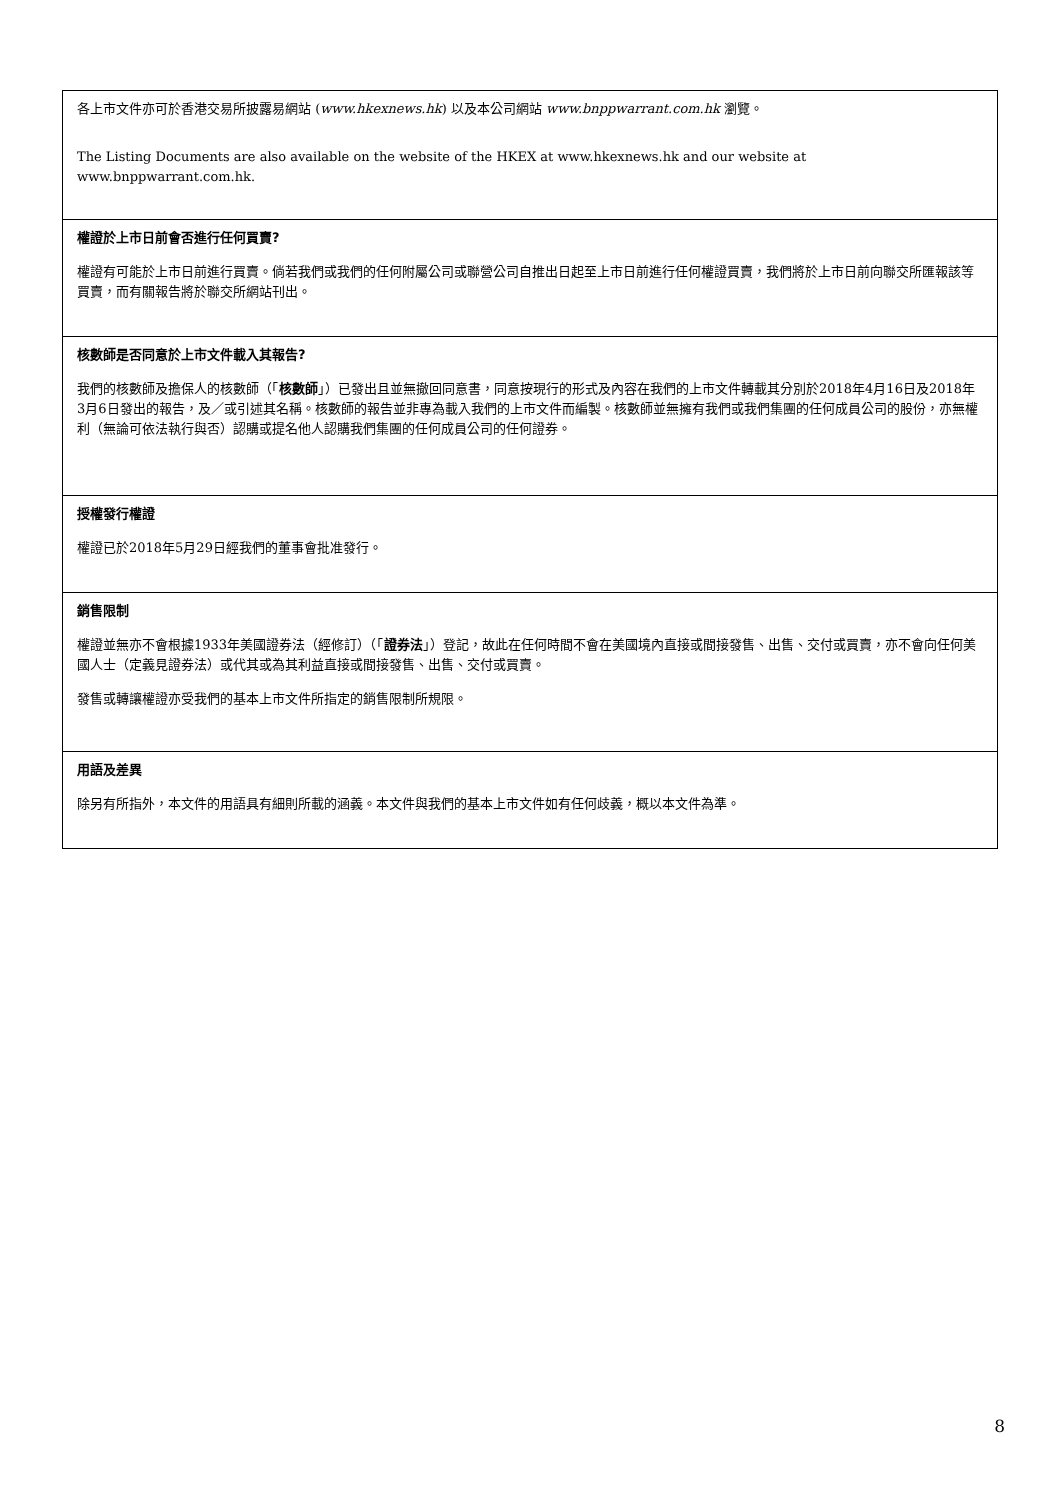各上市文件亦可於香港交易所披露易網站 (www.hkexnews.hk) 以及本公司網站 www.bnppwarrant.com.hk 瀏覽。
The Listing Documents are also available on the website of the HKEX at www.hkexnews.hk and our website at www.bnppwarrant.com.hk.
權證於上市日前會否進行任何買賣?
權證有可能於上市日前進行買賣。倘若我們或我們的任何附屬公司或聯營公司自推出日起至上市日前進行任何權證買賣，我們將於上市日前向聯交所匯報該等買賣，而有關報告將於聯交所網站刊出。
核數師是否同意於上市文件載入其報告?
我們的核數師及擔保人的核數師（「核數師」）已發出且並無撤回同意書，同意按現行的形式及內容在我們的上市文件轉載其分別於2018年4月16日及2018年3月6日發出的報告，及／或引述其名稱。核數師的報告並非專為載入我們的上市文件而編製。核數師並無擁有我們或我們集團的任何成員公司的股份，亦無權利（無論可依法執行與否）認購或提名他人認購我們集團的任何成員公司的任何證券。
授權發行權證
權證已於2018年5月29日經我們的董事會批准發行。
銷售限制
權證並無亦不會根據1933年美國證券法（經修訂）（「證券法」）登記，故此在任何時間不會在美國境內直接或間接發售、出售、交付或買賣，亦不會向任何美國人士（定義見證券法）或代其或為其利益直接或間接發售、出售、交付或買賣。
發售或轉讓權證亦受我們的基本上市文件所指定的銷售限制所規限。
用語及差異
除另有所指外，本文件的用語具有細則所載的涵義。本文件與我們的基本上市文件如有任何歧義，概以本文件為準。
8